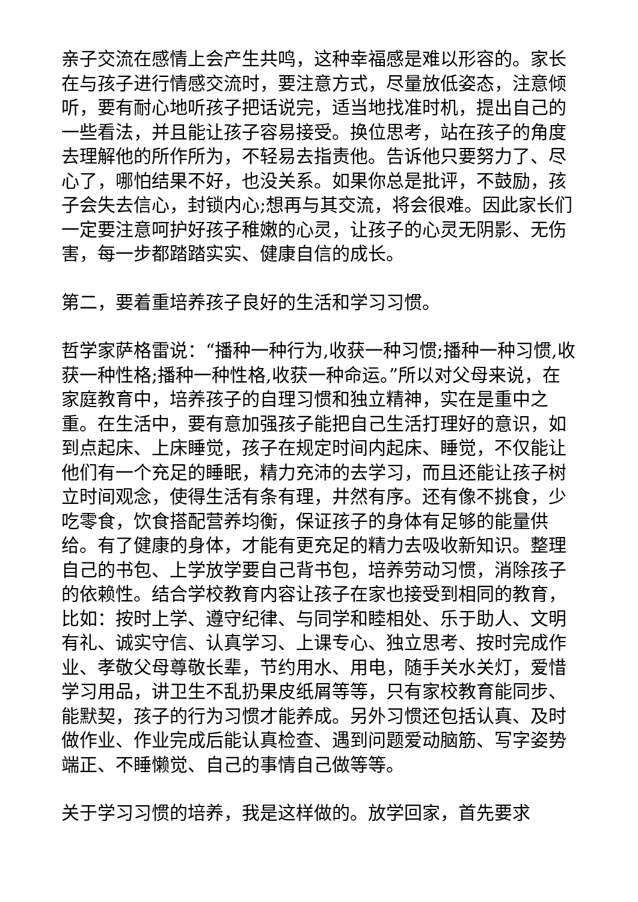亲子交流在感情上会产生共鸣，这种幸福感是难以形容的。家长在与孩子进行情感交流时，要注意方式，尽量放低姿态，注意倾听，要有耐心地听孩子把话说完，适当地找准时机，提出自己的一些看法，并且能让孩子容易接受。换位思考，站在孩子的角度去理解他的所作所为，不轻易去指责他。告诉他只要努力了、尽心了，哪怕结果不好，也没关系。如果你总是批评，不鼓励，孩子会失去信心，封锁内心;想再与其交流，将会很难。因此家长们一定要注意呵护好孩子稚嫩的心灵，让孩子的心灵无阴影、无伤害，每一步都踏踏实实、健康自信的成长。
第二，要着重培养孩子良好的生活和学习习惯。
哲学家萨格雷说：“播种一种行为,收获一种习惯;播种一种习惯,收获一种性格;播种一种性格,收获一种命运。”所以对父母来说，在家庭教育中，培养孩子的自理习惯和独立精神，实在是重中之重。在生活中，要有意加强孩子能把自己生活打理好的意识，如到点起床、上床睡觉，孩子在规定时间内起床、睡觉，不仅能让他们有一个充足的睡眠，精力充沛的去学习，而且还能让孩子树立时间观念，使得生活有条有理，井然有序。还有像不挑食，少吃零食，饮食搭配营养均衡，保证孩子的身体有足够的能量供给。有了健康的身体，才能有更充足的精力去吸收新知识。整理自己的书包、上学放学要自己背书包，培养劳动习惯，消除孩子的依赖性。结合学校教育内容让孩子在家也接受到相同的教育，比如：按时上学、遵守纪律、与同学和睦相处、乐于助人、文明有礼、诚实守信、认真学习、上课专心、独立思考、按时完成作业、孝敬父母尊敬长辈，节约用水、用电，随手关水关灯，爱惜学习用品，讲卫生不乱扔果皮纸屑等等，只有家校教育能同步、能默契，孩子的行为习惯才能养成。另外习惯还包括认真、及时做作业、作业完成后能认真检查、遇到问题爱动脑筋、写字姿势端正、不睡懒觉、自己的事情自己做等等。
关于学习习惯的培养，我是这样做的。放学回家，首先要求